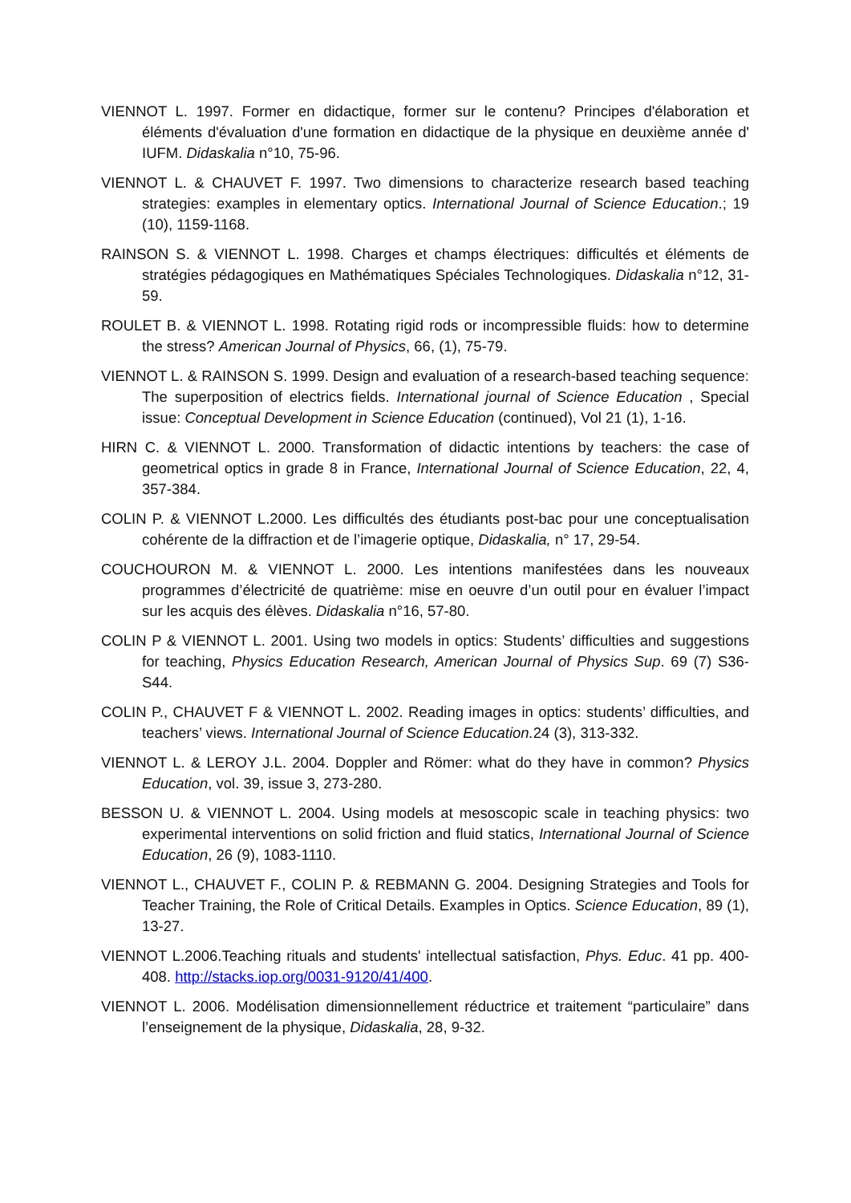VIENNOT L. 1997. Former en didactique, former sur le contenu? Principes d'élaboration et éléments d'évaluation d'une formation en didactique de la physique en deuxième année d' IUFM. Didaskalia n°10, 75-96.
VIENNOT L. & CHAUVET F. 1997. Two dimensions to characterize research based teaching strategies: examples in elementary optics. International Journal of Science Education.; 19 (10), 1159-1168.
RAINSON S. & VIENNOT L. 1998. Charges et champs électriques: difficultés et éléments de stratégies pédagogiques en Mathématiques Spéciales Technologiques. Didaskalia n°12, 31-59.
ROULET B. & VIENNOT L. 1998. Rotating rigid rods or incompressible fluids: how to determine the stress? American Journal of Physics, 66, (1), 75-79.
VIENNOT L. & RAINSON S. 1999. Design and evaluation of a research-based teaching sequence: The superposition of electrics fields. International journal of Science Education , Special issue: Conceptual Development in Science Education (continued), Vol 21 (1), 1-16.
HIRN C. & VIENNOT L. 2000. Transformation of didactic intentions by teachers: the case of geometrical optics in grade 8 in France, International Journal of Science Education, 22, 4, 357-384.
COLIN P. & VIENNOT L.2000. Les difficultés des étudiants post-bac pour une conceptualisation cohérente de la diffraction et de l’imagerie optique, Didaskalia, n° 17, 29-54.
COUCHOURON M. & VIENNOT L. 2000. Les intentions manifestées dans les nouveaux programmes d’électricité de quatrième: mise en oeuvre d’un outil pour en évaluer l’impact sur les acquis des élèves. Didaskalia n°16, 57-80.
COLIN P & VIENNOT L. 2001. Using two models in optics: Students’ difficulties and suggestions for teaching, Physics Education Research, American Journal of Physics Sup. 69 (7) S36-S44.
COLIN P., CHAUVET F & VIENNOT L. 2002. Reading images in optics: students’ difficulties, and teachers’ views. International Journal of Science Education. 24 (3), 313-332.
VIENNOT L. & LEROY J.L. 2004. Doppler and Römer: what do they have in common? Physics Education, vol. 39, issue 3, 273-280.
BESSON U. & VIENNOT L. 2004. Using models at mesoscopic scale in teaching physics: two experimental interventions on solid friction and fluid statics, International Journal of Science Education, 26 (9), 1083-1110.
VIENNOT L., CHAUVET F., COLIN P. & REBMANN G. 2004. Designing Strategies and Tools for Teacher Training, the Role of Critical Details. Examples in Optics. Science Education, 89 (1), 13-27.
VIENNOT L.2006.Teaching rituals and students' intellectual satisfaction, Phys. Educ. 41 pp. 400-408. http://stacks.iop.org/0031-9120/41/400.
VIENNOT L. 2006. Modélisation dimensionnellement réductrice et traitement “particulaire” dans l’enseignement de la physique, Didaskalia, 28, 9-32.